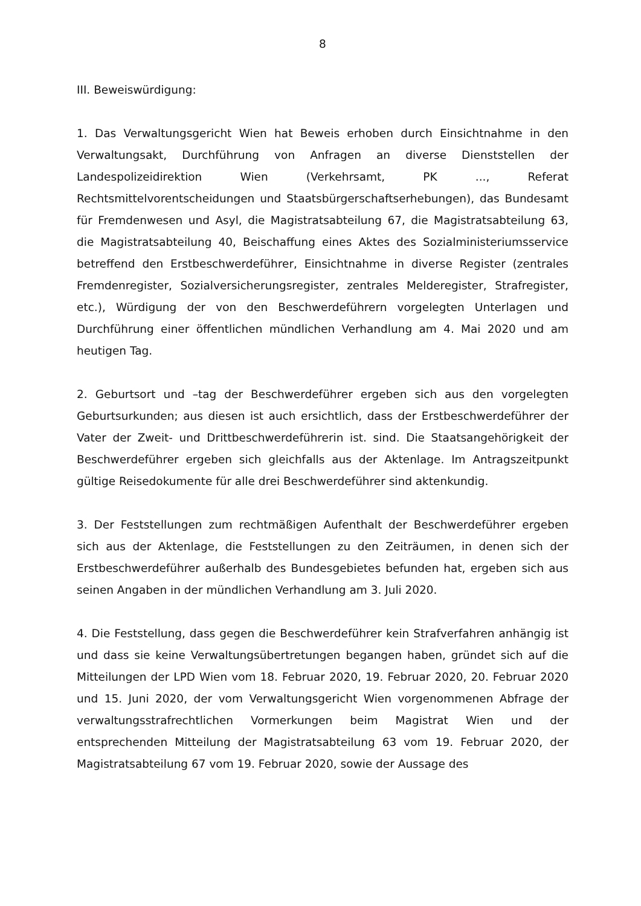8
III. Beweiswürdigung:
1. Das Verwaltungsgericht Wien hat Beweis erhoben durch Einsichtnahme in den Verwaltungsakt, Durchführung von Anfragen an diverse Dienststellen der Landespolizeidirektion Wien (Verkehrsamt, PK ..., Referat Rechtsmittelvorentscheidungen und Staatsbürgerschaftserhebungen), das Bundesamt für Fremdenwesen und Asyl, die Magistratsabteilung 67, die Magistratsabteilung 63, die Magistratsabteilung 40, Beischaffung eines Aktes des Sozialministeriumsservice betreffend den Erstbeschwerdeführer, Einsichtnahme in diverse Register (zentrales Fremdenregister, Sozialversicherungsregister, zentrales Melderegister, Strafregister, etc.), Würdigung der von den Beschwerdeführern vorgelegten Unterlagen und Durchführung einer öffentlichen mündlichen Verhandlung am 4. Mai 2020 und am heutigen Tag.
2. Geburtsort und –tag der Beschwerdeführer ergeben sich aus den vorgelegten Geburtsurkunden; aus diesen ist auch ersichtlich, dass der Erstbeschwerdeführer der Vater der Zweit- und Drittbeschwerdeführerin ist. sind. Die Staatsangehörigkeit der Beschwerdeführer ergeben sich gleichfalls aus der Aktenlage. Im Antragszeitpunkt gültige Reisedokumente für alle drei Beschwerdeführer sind aktenkundig.
3. Der Feststellungen zum rechtmäßigen Aufenthalt der Beschwerdeführer ergeben sich aus der Aktenlage, die Feststellungen zu den Zeiträumen, in denen sich der Erstbeschwerdeführer außerhalb des Bundesgebietes befunden hat, ergeben sich aus seinen Angaben in der mündlichen Verhandlung am 3. Juli 2020.
4. Die Feststellung, dass gegen die Beschwerdeführer kein Strafverfahren anhängig ist und dass sie keine Verwaltungsübertretungen begangen haben, gründet sich auf die Mitteilungen der LPD Wien vom 18. Februar 2020, 19. Februar 2020, 20. Februar 2020 und 15. Juni 2020, der vom Verwaltungsgericht Wien vorgenommenen Abfrage der verwaltungsstrafrechtlichen Vormerkungen beim Magistrat Wien und der entsprechenden Mitteilung der Magistratsabteilung 63 vom 19. Februar 2020, der Magistratsabteilung 67 vom 19. Februar 2020, sowie der Aussage des